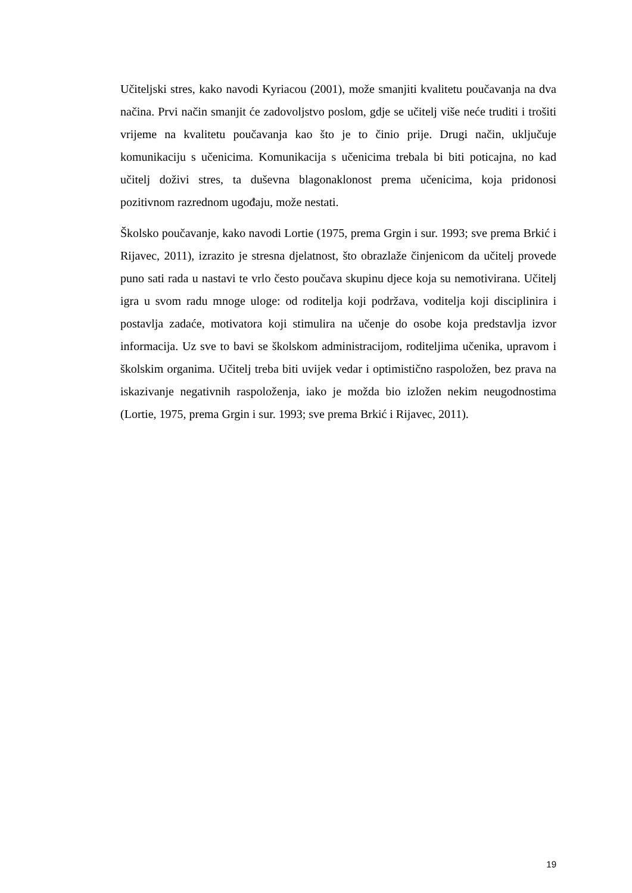Učiteljski stres, kako navodi Kyriacou (2001), može smanjiti kvalitetu poučavanja na dva načina. Prvi način smanjit će zadovoljstvo poslom, gdje se učitelj više neće truditi i trošiti vrijeme na kvalitetu poučavanja kao što je to činio prije. Drugi način, uključuje komunikaciju s učenicima. Komunikacija s učenicima trebala bi biti poticajna, no kad učitelj doživi stres, ta duševna blagonaklonost prema učenicima, koja pridonosi pozitivnom razrednom ugođaju, može nestati.
Školsko poučavanje, kako navodi Lortie (1975, prema Grgin i sur. 1993; sve prema Brkić i Rijavec, 2011), izrazito je stresna djelatnost, što obrazlaže činjenicom da učitelj provede puno sati rada u nastavi te vrlo često poučava skupinu djece koja su nemotivirana. Učitelj igra u svom radu mnoge uloge: od roditelja koji podržava, voditelja koji disciplinira i postavlja zadaće, motivatora koji stimulira na učenje do osobe koja predstavlja izvor informacija. Uz sve to bavi se školskom administracijom, roditeljima učenika, upravom i školskim organima. Učitelj treba biti uvijek vedar i optimistično raspoložen, bez prava na iskazivanje negativnih raspoloženja, iako je možda bio izložen nekim neugodnostima (Lortie, 1975, prema Grgin i sur. 1993; sve prema Brkić i Rijavec, 2011).
19